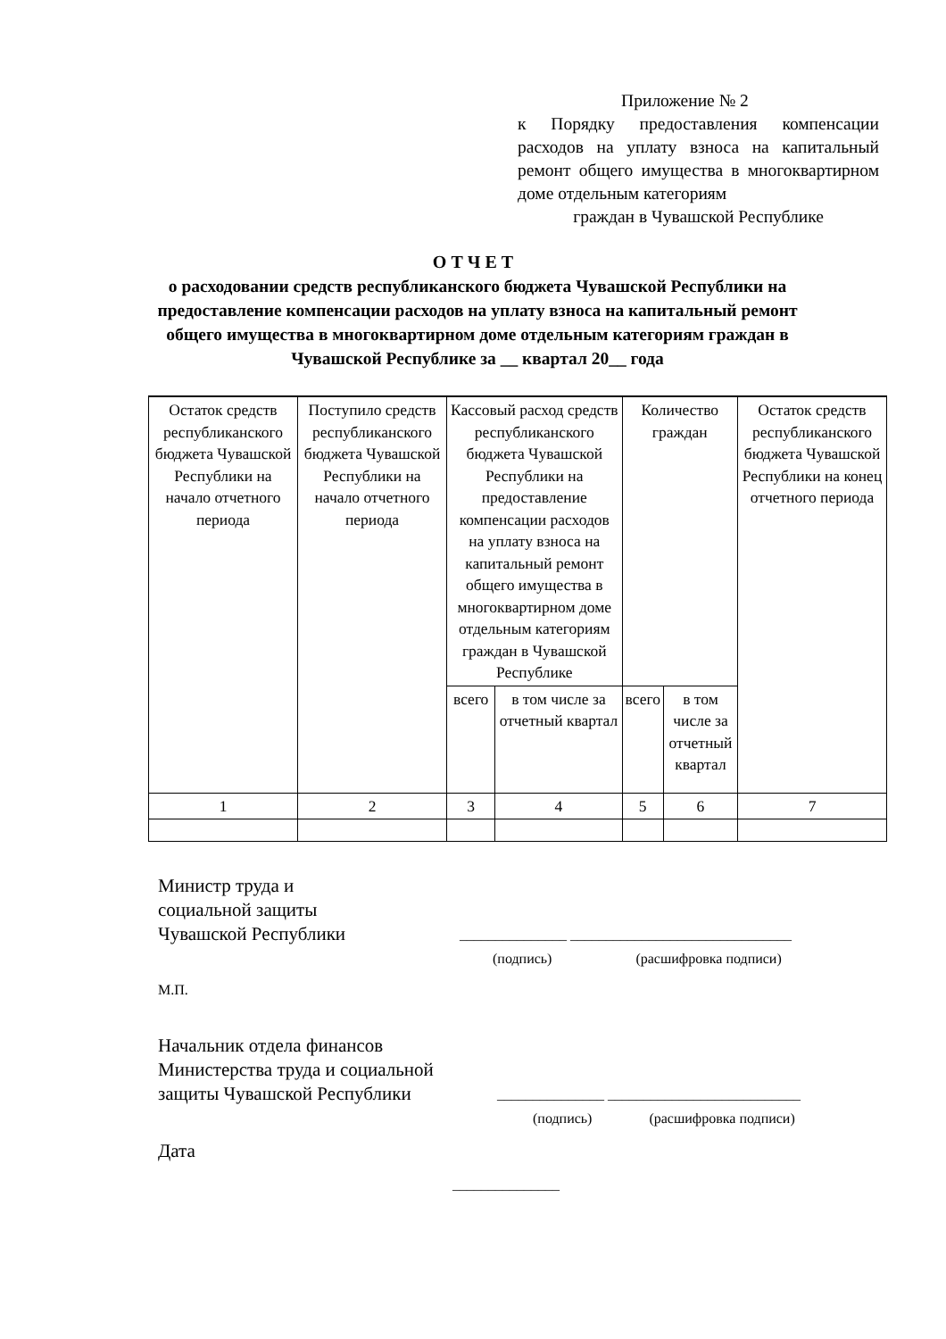Приложение № 2
к Порядку предоставления компенсации расходов на уплату взноса на капитальный ремонт общего имущества в многоквартирном доме отдельным категориям
граждан в Чувашской Республике
О Т Ч Е Т
о расходовании средств республиканского бюджета Чувашской Республики на предоставление компенсации расходов на уплату взноса на капитальный ремонт общего имущества в многоквартирном доме отдельным категориям граждан в Чувашской Республике за __ квартал 20__ года
| Остаток средств республиканского бюджета Чувашской Республики на начало отчетного периода | Поступило средств республиканского бюджета Чувашской Республики на начало отчетного периода | Кассовый расход средств республиканского бюджета Чувашской Республики на предоставление компенсации расходов на уплату взноса на капитальный ремонт общего имущества в многоквартирном доме отдельным категориям граждан в Чувашской Республике | | Количество граждан | | Остаток средств республиканского бюджета Чувашской Республики на конец отчетного периода |
| --- | --- | --- | --- | --- | --- | --- |
| | | всего | в том числе за отчетный квартал | всего | в том числе за отчетный квартал | |
| 1 | 2 | 3 | 4 | 5 | 6 | 7 |
Министр труда и
социальной защиты
Чувашской Республики
_______________ _______________________________
(подпись) (расшифровка подписи)
М.П.
Начальник отдела финансов
Министерства труда и социальной
защиты Чувашской Республики
_______________ ___________________________
(подпись) (расшифровка подписи)
Дата
_______________